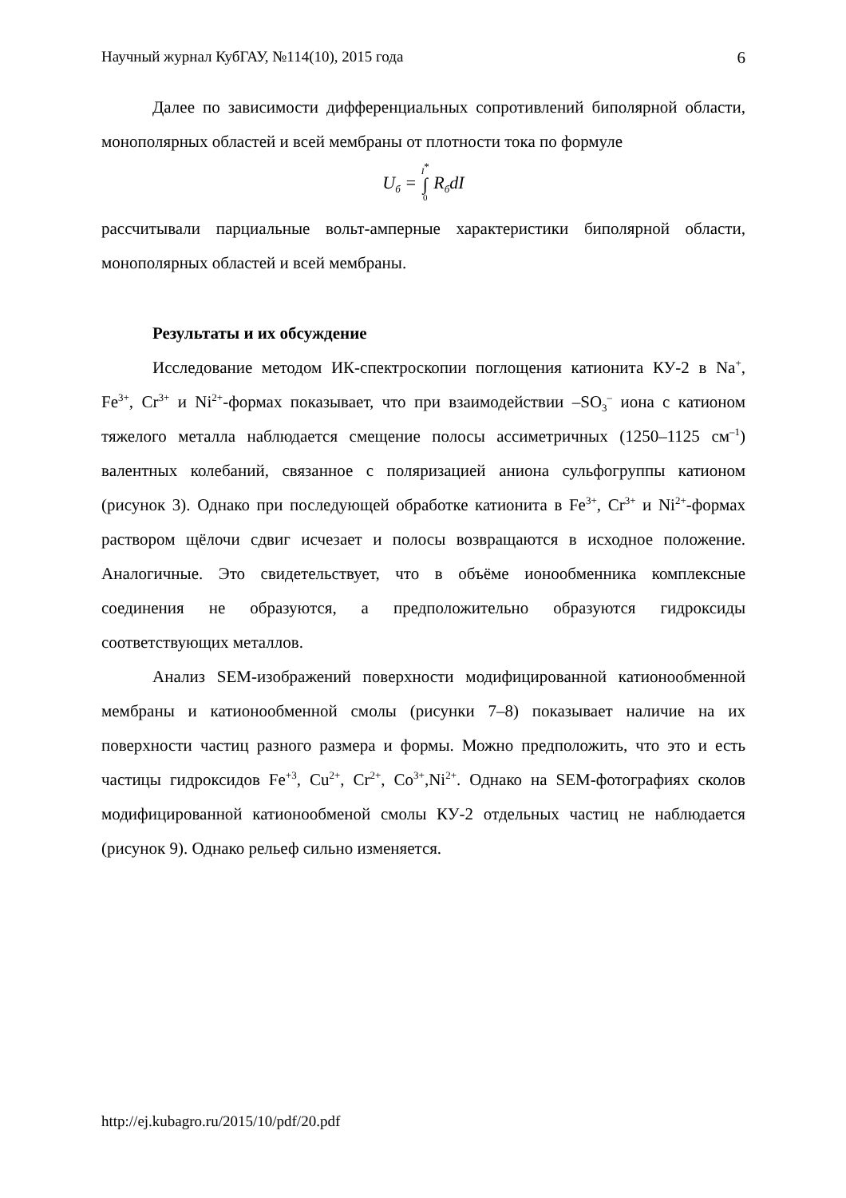Научный журнал КубГАУ, №114(10), 2015 года 6
Далее по зависимости дифференциальных сопротивлений биполярной области, монополярных областей и всей мембраны от плотности тока по формуле
U<sub>б</sub> = I<sup>*</sup> ∫ 0 R<sub>б</sub>dI
рассчитывали парциальные вольт-амперные характеристики биполярной области, монополярных областей и всей мембраны.
Результаты и их обсуждение
Исследование методом ИК-спектроскопии поглощения катионита КУ-2 в Na<sup>+</sup>, Fe<sup>3+</sup>, Cr<sup>3+</sup> и Ni<sup>2+</sup>-формах показывает, что при взаимодействии –SO<sub>3</sub><sup>–</sup> иона с катионом тяжелого металла наблюдается смещение полосы ассиметричных (1250–1125 см<sup>–1</sup>) валентных колебаний, связанное с поляризацией аниона сульфогруппы катионом (рисунок 3). Однако при последующей обработке катионита в Fe<sup>3+</sup>, Cr<sup>3+</sup> и Ni<sup>2+</sup>-формах раствором щёлочи сдвиг исчезает и полосы возвращаются в исходное положение. Аналогичные. Это свидетельствует, что в объёме ионообменника комплексные соединения не образуются, а предположительно образуются гидроксиды соответствующих металлов.
Анализ SEM-изображений поверхности модифицированной катионообменной мембраны и катионообменной смолы (рисунки 7–8) показывает наличие на их поверхности частиц разного размера и формы. Можно предположить, что это и есть частицы гидроксидов Fe<sup>+3</sup>, Cu<sup>2+</sup>, Cr<sup>2+</sup>, Co<sup>3+</sup>,Ni<sup>2+</sup>. Однако на SEM-фотографиях сколов модифицированной катионообменой смолы КУ-2 отдельных частиц не наблюдается (рисунок 9). Однако рельеф сильно изменяется.
http://ej.kubagro.ru/2015/10/pdf/20.pdf